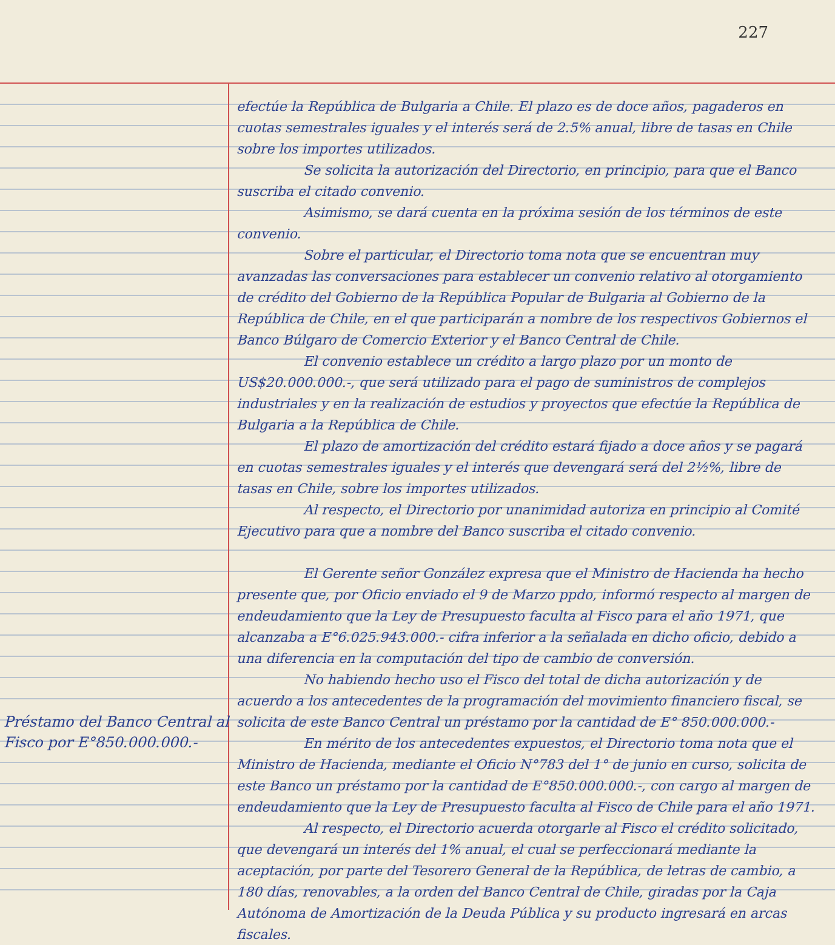227
Préstamo del Banco Central al Fisco por E°850.000.000.-
efectúe la República de Bulgaria a Chile. El plazo es de doce años, pagaderos en cuotas semestrales iguales y el interés será de 2.5% anual, libre de tasas en Chile sobre los importes utilizados.
Se solicita la autorización del Directorio, en principio, para que el Banco suscriba el citado convenio.
Asimismo, se dará cuenta en la próxima sesión de los términos de este convenio.
Sobre el particular, el Directorio toma nota que se encuentran muy avanzadas las conversaciones para establecer un convenio relativo al otorgamiento de crédito del Gobierno de la República Popular de Bulgaria al Gobierno de la República de Chile, en el que participarán a nombre de los respectivos Gobiernos el Banco Búlgaro de Comercio Exterior y el Banco Central de Chile.
El convenio establece un crédito a largo plazo por un monto de US$20.000.000.-, que será utilizado para el pago de suministros de complejos industriales y en la realización de estudios y proyectos que efectúe la República de Bulgaria a la República de Chile.
El plazo de amortización del crédito estará fijado a doce años y se pagará en cuotas semestrales iguales y el interés que devengará será del 2½%, libre de tasas en Chile, sobre los importes utilizados.
Al respecto, el Directorio por unanimidad autoriza en principio al Comité Ejecutivo para que a nombre del Banco suscriba el citado convenio.
El Gerente señor González expresa que el Ministro de Hacienda ha hecho presente que, por Oficio enviado el 9 de Marzo ppdo, informó respecto al margen de endeudamiento que la Ley de Presupuesto faculta al Fisco para el año 1971, que alcanzaba a E°6.025.943.000.- cifra inferior a la señalada en dicho oficio, debido a una diferencia en la computación del tipo de cambio de conversión.
No habiendo hecho uso el Fisco del total de dicha autorización y de acuerdo a los antecedentes de la programación del movimiento financiero fiscal, se solicita de este Banco Central un préstamo por la cantidad de E° 850.000.000.-
En mérito de los antecedentes expuestos, el Directorio toma nota que el Ministro de Hacienda, mediante el Oficio N°783 del 1° de junio en curso, solicita de este Banco un préstamo por la cantidad de E°850.000.000.-, con cargo al margen de endeudamiento que la Ley de Presupuesto faculta al Fisco de Chile para el año 1971.
Al respecto, el Directorio acuerda otorgarle al Fisco el crédito solicitado, que devengará un interés del 1% anual, el cual se perfeccionará mediante la aceptación, por parte del Tesorero General de la República, de letras de cambio, a 180 días, renovables, a la orden del Banco Central de Chile, giradas por la Caja Autónoma de Amortización de la Deuda Pública y su producto ingresará en arcas fiscales.